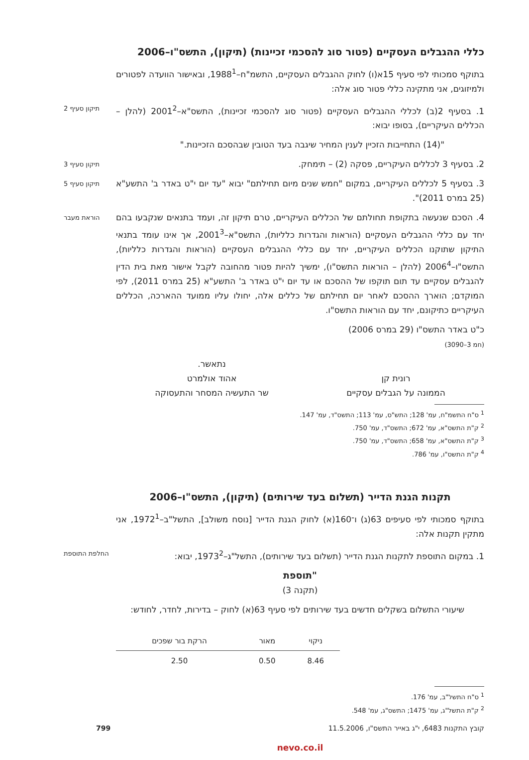כללי ההגבלים העסקיים (פטור סוג להסכמי זכיינות) (תיקון), התשס"ו–2006
בתוקף סמכותי לפי סעיף 15א(ו) לחוק ההגבלים העסקיים, התשמ"ח–1988<sup>1</sup>, ובאישור הוועדה לפטורים ולמיזוגים, אני מתקינה כללי פטור סוג אלה:
1. בסעיף 2(ב) לכללי ההגבלים העסקיים (פטור סוג להסכמי זכיינות), התשס"א–2001<sup>2</sup> (להלן – הכללים העיקריים), בסופו יבוא:
תיקון סעיף 2
"(14) התחייבות הזכיין לענין המחיר שיגבה בעד הטובין שבהסכם הזכיינות."
2. בסעיף 3 לכללים העיקריים, פסקה (2) – תימחק.
תיקון סעיף 3
3. בסעיף 5 לכללים העיקריים, במקום "חמש שנים מיום תחילתם" יבוא "עד יום י"ט באדר ב' התשע"א (25 במרס 2011)".
תיקון סעיף 5
4. הסכם שנעשה בתקופת תחולתם של הכללים העיקריים, טרם תיקון זה, ועמד בתנאים שנקבעו בהם יחד עם כללי ההגבלים העסקיים (הוראות והגדרות כלליות), התשס"א–2001<sup>3</sup>, אך אינו עומד בתנאי התיקון שתוקנו הכללים העיקריים, יחד עם כללי ההגבלים העסקיים (הוראות והגדרות כלליות), התשס"ו–2006<sup>4</sup> (להלן – הוראות התשס"ו), ימשיך להיות פטור מהחובה לקבל אישור מאת בית הדין להגבלים עסקיים עד תום תוקפו של ההסכם או עד יום י"ט באדר ב' התשע"א (25 במרס 2011), לפי המוקדם; הוארך ההסכם לאחר יום תחילתם של כללים אלה, יחולו עליו ממועד ההארכה, הכללים העיקריים כתיקונם, יחד עם הוראות התשס"ו.
הוראת מעבר
כ"ט באדר התשס"ו (29 במרס 2006)
(חמ 3–3090)
רונית קן
הממונה על הגבלים עסקיים
נתאשר.
אהוד אולמרט
שר התעשיה המסחר והתעסוקה
<sup>1</sup> ס"ח התשמ"ח, עמ' 128; התש"ס, עמ' 113; התשס"ד, עמ' 147.
<sup>2</sup> ק"ת התשס"א, עמ' 672; התשס"ד, עמ' 750.
<sup>3</sup> ק"ת התשס"א, עמ' 658; התשס"ד, עמ' 750.
<sup>4</sup> ק"ת התשס"ו, עמ' 786.
תקנות הגנת הדייר (תשלום בעד שירותים) (תיקון), התשס"ו–2006
בתוקף סמכותי לפי סעיפים 63(ג) ו־160(א) לחוק הגנת הדייר [נוסח משולב], התשל"ב–1972<sup>1</sup>, אני מתקין תקנות אלה:
1. במקום התוספת לתקנות הגנת הדייר (תשלום בעד שירותים), התשל"ג–1973<sup>2</sup>, יבוא:
החלפת התוספת
"תוספת
(תקנה 3)
שיעורי התשלום בשקלים חדשים בעד שירותים לפי סעיף 63(א) לחוק – בדירות, לחדר, לחודש:
| ניקוי | מאור | הרקת בור שפכים |
| --- | --- | --- |
| 8.46 | 0.50 | 2.50 |
<sup>1</sup> ס"ח התשל"ב, עמ' 176.
<sup>2</sup> ק"ת התשל"ג, עמ' 1475; התשס"ג, עמ' 548.
קובץ התקנות 6483, י"ג באייר התשס"ו, 11.5.2006 799
nevo.co.il